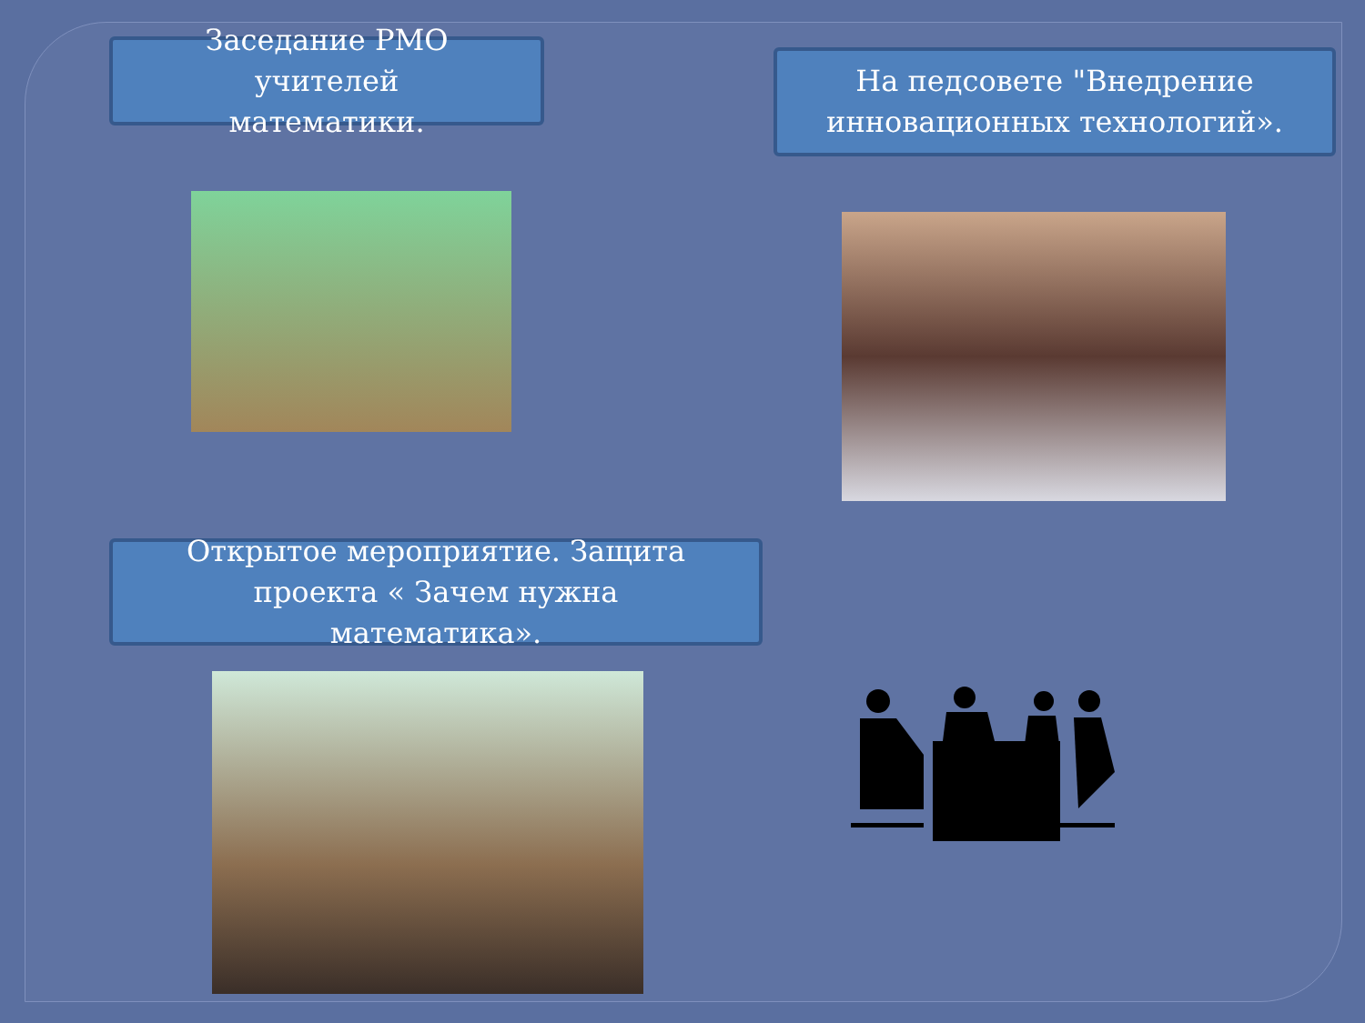Заседание РМО
учителей
математики.
На педсовете "Внедрение
инновационных технологий».
Открытое мероприятие. Защита
проекта « Зачем нужна
математика».